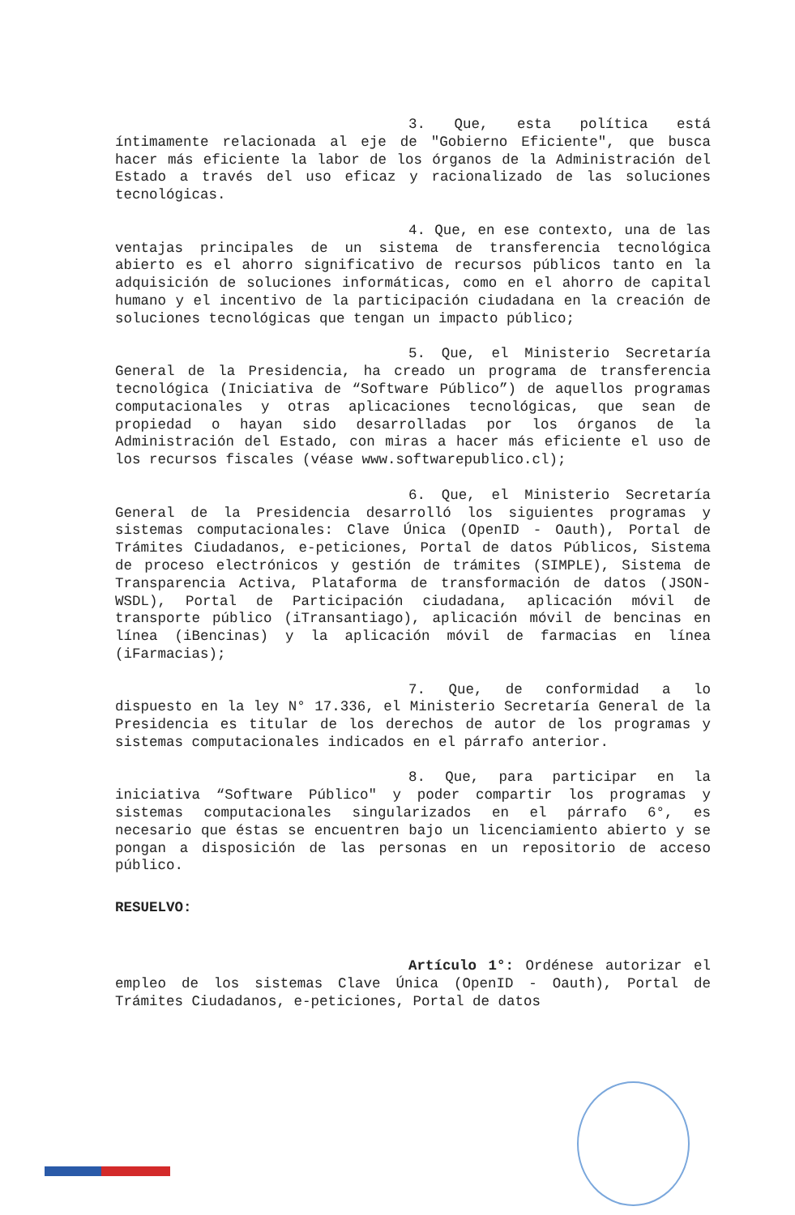3. Que, esta política está íntimamente relacionada al eje de "Gobierno Eficiente", que busca hacer más eficiente la labor de los órganos de la Administración del Estado a través del uso eficaz y racionalizado de las soluciones tecnológicas.
4. Que, en ese contexto, una de las ventajas principales de un sistema de transferencia tecnológica abierto es el ahorro significativo de recursos públicos tanto en la adquisición de soluciones informáticas, como en el ahorro de capital humano y el incentivo de la participación ciudadana en la creación de soluciones tecnológicas que tengan un impacto público;
5. Que, el Ministerio Secretaría General de la Presidencia, ha creado un programa de transferencia tecnológica (Iniciativa de “Software Público”) de aquellos programas computacionales y otras aplicaciones tecnológicas, que sean de propiedad o hayan sido desarrolladas por los órganos de la Administración del Estado, con miras a hacer más eficiente el uso de los recursos fiscales (véase www.softwarepublico.cl);
6. Que, el Ministerio Secretaría General de la Presidencia desarrolló los siguientes programas y sistemas computacionales: Clave Única (OpenID - Oauth), Portal de Trámites Ciudadanos, e-peticiones, Portal de datos Públicos, Sistema de proceso electrónicos y gestión de trámites (SIMPLE), Sistema de Transparencia Activa, Plataforma de transformación de datos (JSON-WSDL), Portal de Participación ciudadana, aplicación móvil de transporte público (iTransantiago), aplicación móvil de bencinas en línea (iBencinas) y la aplicación móvil de farmacias en línea (iFarmacias);
7. Que, de conformidad a lo dispuesto en la ley N° 17.336, el Ministerio Secretaría General de la Presidencia es titular de los derechos de autor de los programas y sistemas computacionales indicados en el párrafo anterior.
8. Que, para participar en la iniciativa “Software Público" y poder compartir los programas y sistemas computacionales singularizados en el párrafo 6°, es necesario que éstas se encuentren bajo un licenciamiento abierto y se pongan a disposición de las personas en un repositorio de acceso público.
RESUELVO:
Artículo 1°: Ordénese autorizar el empleo de los sistemas Clave Única (OpenID - Oauth), Portal de Trámites Ciudadanos, e-peticiones, Portal de datos